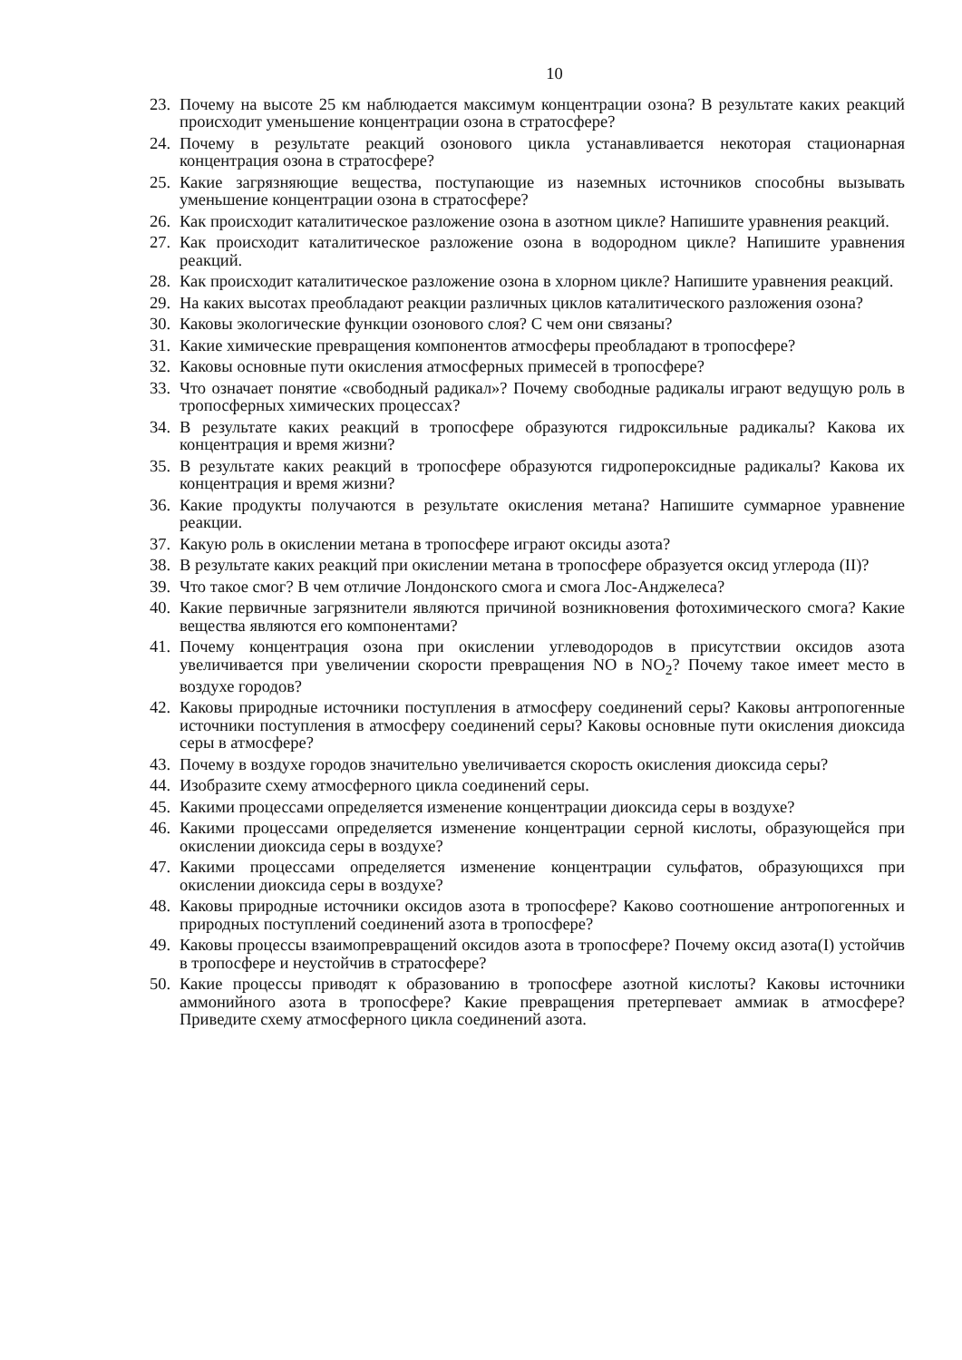10
23. Почему на высоте 25 км наблюдается максимум концентрации озона? В результате каких реакций происходит уменьшение концентрации озона в стратосфере?
24. Почему в результате реакций озонового цикла устанавливается некоторая стационарная концентрация озона в стратосфере?
25. Какие загрязняющие вещества, поступающие из наземных источников способны вызывать уменьшение концентрации озона в стратосфере?
26. Как происходит каталитическое разложение озона в азотном цикле? Напишите уравнения реакций.
27. Как происходит каталитическое разложение озона в водородном цикле? Напишите уравнения реакций.
28. Как происходит каталитическое разложение озона в хлорном цикле? Напишите уравнения реакций.
29. На каких высотах преобладают реакции различных циклов каталитического разложения озона?
30. Каковы экологические функции озонового слоя? С чем они связаны?
31. Какие химические превращения компонентов атмосферы преобладают в тропосфере?
32. Каковы основные пути окисления атмосферных примесей в тропосфере?
33. Что означает понятие «свободный радикал»? Почему свободные радикалы играют ведущую роль в тропосферных химических процессах?
34. В результате каких реакций в тропосфере образуются гидроксильные радикалы? Какова их концентрация и время жизни?
35. В результате каких реакций в тропосфере образуются гидропероксидные радикалы? Какова их концентрация и время жизни?
36. Какие продукты получаются в результате окисления метана? Напишите суммарное уравнение реакции.
37. Какую роль в окислении метана в тропосфере играют оксиды азота?
38. В результате каких реакций при окислении метана в тропосфере образуется оксид углерода (II)?
39. Что такое смог? В чем отличие Лондонского смога и смога Лос-Анджелеса?
40. Какие первичные загрязнители являются причиной возникновения фотохимического смога? Какие вещества являются его компонентами?
41. Почему концентрация озона при окислении углеводородов в присутствии оксидов азота увеличивается при увеличении скорости превращения NO в NO<sub>2</sub>? Почему такое имеет место в воздухе городов?
42. Каковы природные источники поступления в атмосферу соединений серы? Каковы антропогенные источники поступления в атмосферу соединений серы? Каковы основные пути окисления диоксида серы в атмосфере?
43. Почему в воздухе городов значительно увеличивается скорость окисления диоксида серы?
44. Изобразите схему атмосферного цикла соединений серы.
45. Какими процессами определяется изменение концентрации диоксида серы в воздухе?
46. Какими процессами определяется изменение концентрации серной кислоты, образующейся при окислении диоксида серы в воздухе?
47. Какими процессами определяется изменение концентрации сульфатов, образующихся при окислении диоксида серы в воздухе?
48. Каковы природные источники оксидов азота в тропосфере? Каково соотношение антропогенных и природных поступлений соединений азота в тропосфере?
49. Каковы процессы взаимопревращений оксидов азота в тропосфере? Почему оксид азота(I) устойчив в тропосфере и неустойчив в стратосфере?
50. Какие процессы приводят к образованию в тропосфере азотной кислоты? Каковы источники аммонийного азота в тропосфере? Какие превращения претерпевает аммиак в атмосфере? Приведите схему атмосферного цикла соединений азота.